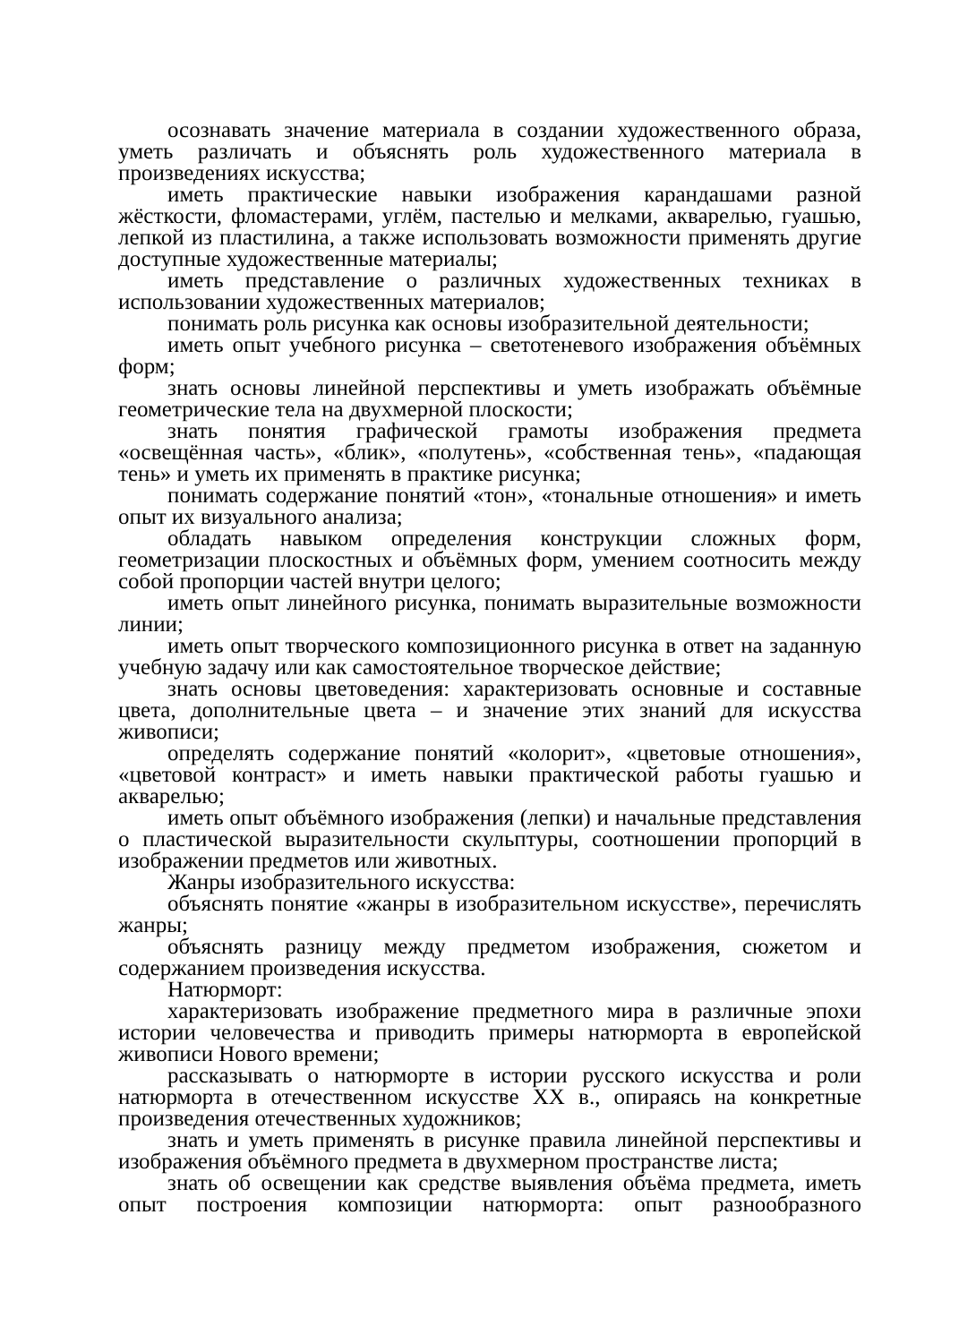осознавать значение материала в создании художественного образа, уметь различать и объяснять роль художественного материала в произведениях искусства;
иметь практические навыки изображения карандашами разной жёсткости, фломастерами, углём, пастелью и мелками, акварелью, гуашью, лепкой из пластилина, а также использовать возможности применять другие доступные художественные материалы;
иметь представление о различных художественных техниках в использовании художественных материалов;
понимать роль рисунка как основы изобразительной деятельности;
иметь опыт учебного рисунка – светотеневого изображения объёмных форм;
знать основы линейной перспективы и уметь изображать объёмные геометрические тела на двухмерной плоскости;
знать понятия графической грамоты изображения предмета «освещённая часть», «блик», «полутень», «собственная тень», «падающая тень» и уметь их применять в практике рисунка;
понимать содержание понятий «тон», «тональные отношения» и иметь опыт их визуального анализа;
обладать навыком определения конструкции сложных форм, геометризации плоскостных и объёмных форм, умением соотносить между собой пропорции частей внутри целого;
иметь опыт линейного рисунка, понимать выразительные возможности линии;
иметь опыт творческого композиционного рисунка в ответ на заданную учебную задачу или как самостоятельное творческое действие;
знать основы цветоведения: характеризовать основные и составные цвета, дополнительные цвета – и значение этих знаний для искусства живописи;
определять содержание понятий «колорит», «цветовые отношения», «цветовой контраст» и иметь навыки практической работы гуашью и акварелью;
иметь опыт объёмного изображения (лепки) и начальные представления о пластической выразительности скульптуры, соотношении пропорций в изображении предметов или животных.
Жанры изобразительного искусства:
объяснять понятие «жанры в изобразительном искусстве», перечислять жанры;
объяснять разницу между предметом изображения, сюжетом и содержанием произведения искусства.
Натюрморт:
характеризовать изображение предметного мира в различные эпохи истории человечества и приводить примеры натюрморта в европейской живописи Нового времени;
рассказывать о натюрморте в истории русского искусства и роли натюрморта в отечественном искусстве XX в., опираясь на конкретные произведения отечественных художников;
знать и уметь применять в рисунке правила линейной перспективы и изображения объёмного предмета в двухмерном пространстве листа;
знать об освещении как средстве выявления объёма предмета, иметь опыт построения композиции натюрморта: опыт разнообразного